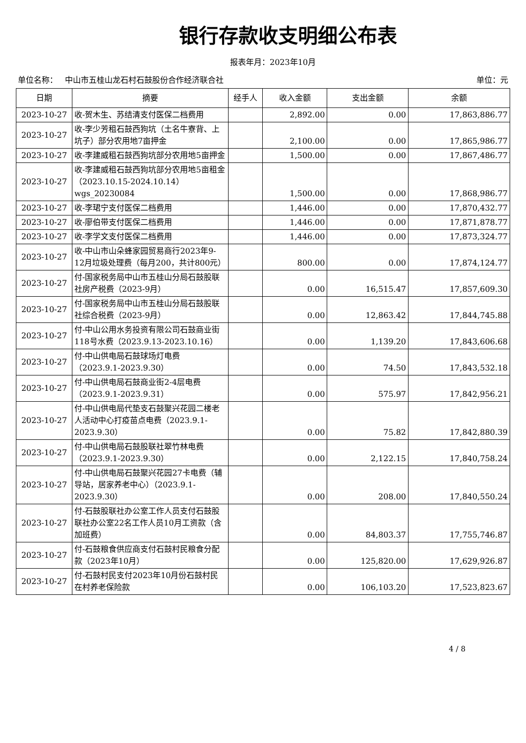银行存款收支明细公布表
报表年月：2023年10月
单位名称： 中山市五桂山龙石村石鼓股份合作经济联合社 单位：元
| 日期 | 摘要 | 经手人 | 收入金额 | 支出金额 | 余额 |
| --- | --- | --- | --- | --- | --- |
| 2023-10-27 | 收-贺木生、苏结清支付医保二档费用 | | 2,892.00 | 0.00 | 17,863,886.77 |
| 2023-10-27 | 收-李少芳租石鼓西狗坑（土名牛寮背、上坑子）部分农用地7亩押金 | | 2,100.00 | 0.00 | 17,865,986.77 |
| 2023-10-27 | 收-李建威租石鼓西狗坑部分农用地5亩押金 | | 1,500.00 | 0.00 | 17,867,486.77 |
| 2023-10-27 | 收-李建威租石鼓西狗坑部分农用地5亩租金（2023.10.15-2024.10.14）wgs_20230084 | | 1,500.00 | 0.00 | 17,868,986.77 |
| 2023-10-27 | 收-李珺宁支付医保二档费用 | | 1,446.00 | 0.00 | 17,870,432.77 |
| 2023-10-27 | 收-廖伯带支付医保二档费用 | | 1,446.00 | 0.00 | 17,871,878.77 |
| 2023-10-27 | 收-李学文支付医保二档费用 | | 1,446.00 | 0.00 | 17,873,324.77 |
| 2023-10-27 | 收-中山市山朵蜂家园贸易商行2023年9-12月垃圾处理费（每月200，共计800元） | | 800.00 | 0.00 | 17,874,124.77 |
| 2023-10-27 | 付-国家税务局中山市五桂山分局石鼓股联社房产税费（2023-9月） | | 0.00 | 16,515.47 | 17,857,609.30 |
| 2023-10-27 | 付-国家税务局中山市五桂山分局石鼓股联社综合税费（2023-9月） | | 0.00 | 12,863.42 | 17,844,745.88 |
| 2023-10-27 | 付-中山公用水务投资有限公司石鼓商业街118号水费（2023.9.13-2023.10.16） | | 0.00 | 1,139.20 | 17,843,606.68 |
| 2023-10-27 | 付-中山供电局石鼓球场灯电费（2023.9.1-2023.9.30） | | 0.00 | 74.50 | 17,843,532.18 |
| 2023-10-27 | 付-中山供电局石鼓商业街2-4层电费（2023.9.1-2023.9.31） | | 0.00 | 575.97 | 17,842,956.21 |
| 2023-10-27 | 付-中山供电局代垫支石鼓聚兴花园二楼老人活动中心打疫苗点电费（2023.9.1-2023.9.30） | | 0.00 | 75.82 | 17,842,880.39 |
| 2023-10-27 | 付-中山供电局石鼓股联社翠竹林电费（2023.9.1-2023.9.30） | | 0.00 | 2,122.15 | 17,840,758.24 |
| 2023-10-27 | 付-中山供电局石鼓聚兴花园27卡电费（辅导站，居家养老中心）（2023.9.1-2023.9.30） | | 0.00 | 208.00 | 17,840,550.24 |
| 2023-10-27 | 付-石鼓股联社办公室工作人员支付石鼓股联社办公室22名工作人员10月工资款（含加班费） | | 0.00 | 84,803.37 | 17,755,746.87 |
| 2023-10-27 | 付-石鼓粮食供应商支付石鼓村民粮食分配款（2023年10月） | | 0.00 | 125,820.00 | 17,629,926.87 |
| 2023-10-27 | 付-石鼓村民支付2023年10月份石鼓村民在村养老保险款 | | 0.00 | 106,103.20 | 17,523,823.67 |
4 / 8